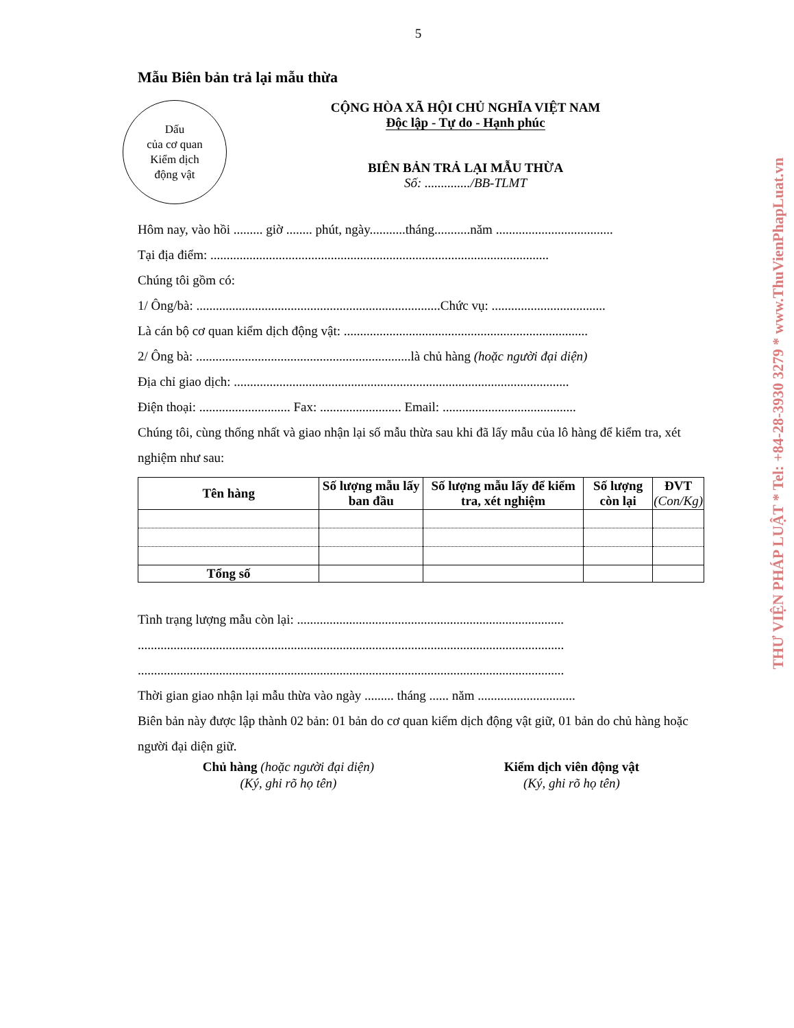5
Mẫu Biên bản trả lại mẫu thừa
Dấu
của cơ quan
Kiểm dịch
động vật
CỘNG HÒA XÃ HỘI CHỦ NGHĨA VIỆT NAM
Độc lập - Tự do - Hạnh phúc
BIÊN BẢN TRẢ LẠI MẪU THỪA
Số: ............../BB-TLMT
Hôm nay, vào hồi ......... giờ ........ phút, ngày...........tháng...........năm ....................................
Tại địa điểm: ........................................................................................................
Chúng tôi gồm có:
1/ Ông/bà: ...........................................................................Chức vụ: ...................................
Là cán bộ cơ quan kiểm dịch động vật: ...........................................................................
2/ Ông bà: ..................................................................là chủ hàng (hoặc người đại diện)
Địa chỉ giao dịch: .......................................................................................................
Điện thoại: ............................ Fax: ......................... Email: .........................................
Chúng tôi, cùng thống nhất và giao nhận lại số mẫu thừa sau khi đã lấy mẫu của lô hàng để kiểm tra, xét nghiệm như sau:
| Tên hàng | Số lượng mẫu lấy ban đầu | Số lượng mẫu lấy để kiểm tra, xét nghiệm | Số lượng còn lại | ĐVT (Con/Kg) |
| --- | --- | --- | --- | --- |
| Tổng số | | | | |
Tình trạng lượng mẫu còn lại: ..................................................................................
...................................................................................................................................
...................................................................................................................................
Thời gian giao nhận lại mẫu thừa vào ngày ......... tháng ...... năm ..............................
Biên bản này được lập thành 02 bản: 01 bản do cơ quan kiểm dịch động vật giữ, 01 bản do chủ hàng hoặc người đại diện giữ.
Chủ hàng (hoặc người đại diện)
(Ký, ghi rõ họ tên)
Kiểm dịch viên động vật
(Ký, ghi rõ họ tên)
THƯ VIỆN PHÁP LUẬT * Tel: +84-28-3930 3279 * www.ThuVienPhapLuat.vn